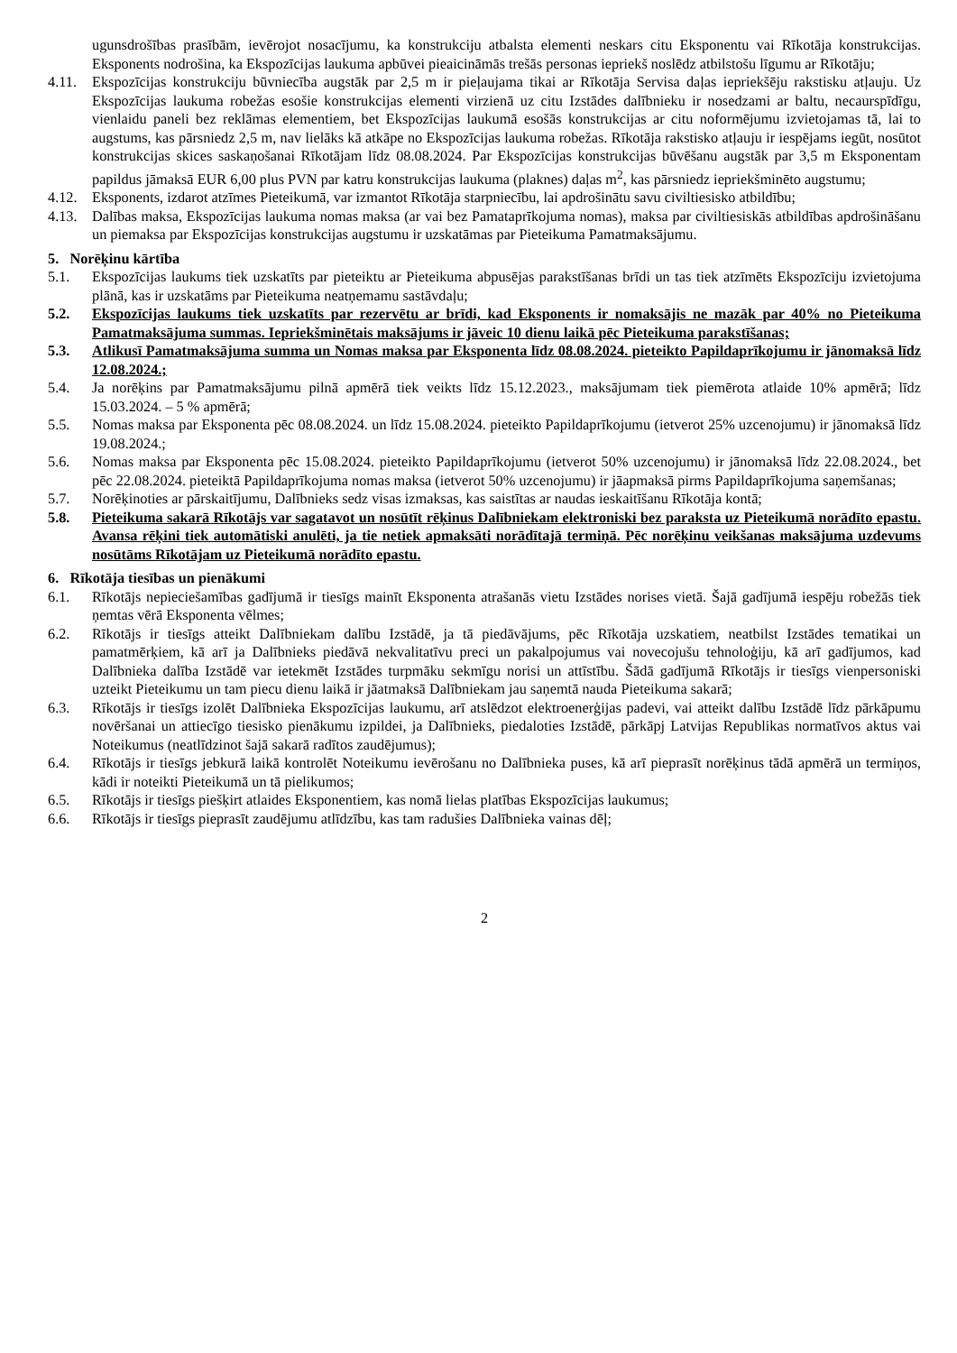ugunsdrošības prasībām, ievērojot nosacījumu, ka konstrukciju atbalsta elementi neskars citu Eksponentu vai Rīkotāja konstrukcijas. Eksponents nodrošina, ka Ekspozīcijas laukuma apbūvei pieaicināmās trešās personas iepriekš noslēdz atbilstošu līgumu ar Rīkotāju;
4.11. Ekspozīcijas konstrukciju būvniecība augstāk par 2,5 m ir pieļaujama tikai ar Rīkotāja Servisa daļas iepriekšēju rakstisku atļauju. Uz Ekspozīcijas laukuma robežas esošie konstrukcijas elementi virzienā uz citu Izstādes dalībnieku ir nosedzami ar baltu, necaurspīdīgu, vienlaidu paneli bez reklāmas elementiem, bet Ekspozīcijas laukumā esošās konstrukcijas ar citu noformējumu izvietojamas tā, lai to augstums, kas pārsniedz 2,5 m, nav lielāks kā atkāpe no Ekspozīcijas laukuma robežas. Rīkotāja rakstisko atļauju ir iespējams iegūt, nosūtot konstrukcijas skices saskaņošanai Rīkotājam līdz 08.08.2024. Par Ekspozīcijas konstrukcijas būvēšanu augstāk par 3,5 m Eksponentam papildus jāmaksā EUR 6,00 plus PVN par katru konstrukcijas laukuma (plaknes) daļas m<sup>2</sup>, kas pārsniedz iepriekšminēto augstumu;
4.12. Eksponents, izdarot atzīmes Pieteikumā, var izmantot Rīkotāja starpniecību, lai apdrošinātu savu civiltiesisko atbildību;
4.13. Dalības maksa, Ekspozīcijas laukuma nomas maksa (ar vai bez Pamataprīkojuma nomas), maksa par civiltiesiskās atbildības apdrošināšanu un piemaksa par Ekspozīcijas konstrukcijas augstumu ir uzskatāmas par Pieteikuma Pamatmaksājumu.
5. Norēķinu kārtība
5.1. Ekspozīcijas laukums tiek uzskatīts par pieteiktu ar Pieteikuma abpusējas parakstīšanas brīdi un tas tiek atzīmēts Ekspozīciju izvietojuma plānā, kas ir uzskatāms par Pieteikuma neatņemamu sastāvdaļu;
5.2. Ekspozīcijas laukums tiek uzskatīts par rezervētu ar brīdi, kad Eksponents ir nomaksājis ne mazāk par 40% no Pieteikuma Pamatmaksājuma summas. Iepriekšminētais maksājums ir jāveic 10 dienu laikā pēc Pieteikuma parakstīšanas;
5.3. Atlikusī Pamatmaksājuma summa un Nomas maksa par Eksponenta līdz 08.08.2024. pieteikto Papildaprīkojumu ir jānomaksā līdz 12.08.2024.;
5.4. Ja norēķins par Pamatmaksājumu pilnā apmērā tiek veikts līdz 15.12.2023., maksājumam tiek piemērota atlaide 10% apmērā; līdz 15.03.2024. – 5 % apmērā;
5.5. Nomas maksa par Eksponenta pēc 08.08.2024. un līdz 15.08.2024. pieteikto Papildaprīkojumu (ietverot 25% uzcenojumu) ir jānomaksā līdz 19.08.2024.;
5.6. Nomas maksa par Eksponenta pēc 15.08.2024. pieteikto Papildaprīkojumu (ietverot 50% uzcenojumu) ir jānomaksā līdz 22.08.2024., bet pēc 22.08.2024. pieteiktā Papildaprīkojuma nomas maksa (ietverot 50% uzcenojumu) ir jāapmaksā pirms Papildaprīkojuma saņemšanas;
5.7. Norēķinoties ar pārskaitījumu, Dalībnieks sedz visas izmaksas, kas saistītas ar naudas ieskaitīšanu Rīkotāja kontā;
5.8. Pieteikuma sakarā Rīkotājs var sagatavot un nosūtīt rēķinus Dalībniekam elektroniski bez paraksta uz Pieteikumā norādīto epastu. Avansa rēķini tiek automātiski anulēti, ja tie netiek apmaksāti norādītajā termiņā. Pēc norēķinu veikšanas maksājuma uzdevums nosūtāms Rīkotājam uz Pieteikumā norādīto epastu.
6. Rīkotāja tiesības un pienākumi
6.1. Rīkotājs nepieciešamības gadījumā ir tiesīgs mainīt Eksponenta atrašanās vietu Izstādes norises vietā. Šajā gadījumā iespēju robežās tiek ņemtas vērā Eksponenta vēlmes;
6.2. Rīkotājs ir tiesīgs atteikt Dalībniekam dalību Izstādē, ja tā piedāvājums, pēc Rīkotāja uzskatiem, neatbilst Izstādes tematikai un pamatmērķiem, kā arī ja Dalībnieks piedāvā nekvalitatīvu preci un pakalpojumus vai novecojušu tehnoloģiju, kā arī gadījumos, kad Dalībnieka dalība Izstādē var ietekmēt Izstādes turpmāku sekmīgu norisi un attīstību. Šādā gadījumā Rīkotājs ir tiesīgs vienpersoniski uzteikt Pieteikumu un tam piecu dienu laikā ir jāatmaksā Dalībniekam jau saņemtā nauda Pieteikuma sakarā;
6.3. Rīkotājs ir tiesīgs izolēt Dalībnieka Ekspozīcijas laukumu, arī atslēdzot elektroenerģijas padevi, vai atteikt dalību Izstādē līdz pārkāpumu novēršanai un attiecīgo tiesisko pienākumu izpildei, ja Dalībnieks, piedaloties Izstādē, pārkāpj Latvijas Republikas normatīvos aktus vai Noteikumus (neatlīdzinot šajā sakarā radītos zaudējumus);
6.4. Rīkotājs ir tiesīgs jebkurā laikā kontrolēt Noteikumu ievērošanu no Dalībnieka puses, kā arī pieprasīt norēķinus tādā apmērā un termiņos, kādi ir noteikti Pieteikumā un tā pielikumos;
6.5. Rīkotājs ir tiesīgs piešķirt atlaides Eksponentiem, kas nomā lielas platības Ekspozīcijas laukumus;
6.6. Rīkotājs ir tiesīgs pieprasīt zaudējumu atlīdzību, kas tam radušies Dalībnieka vainas dēļ;
2